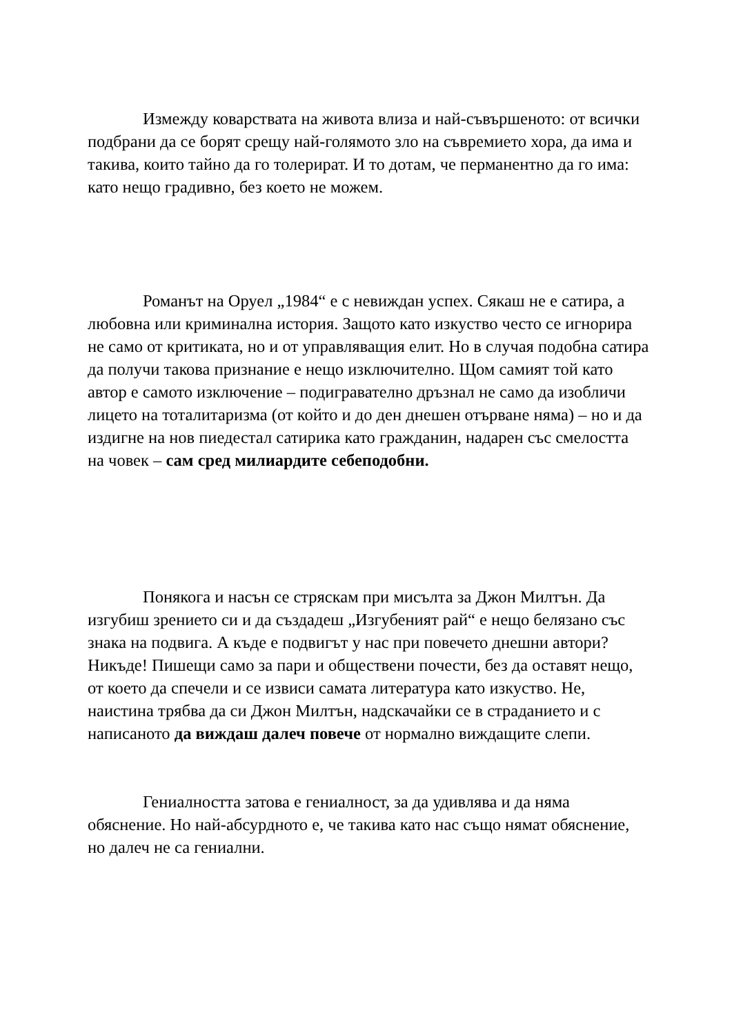Измежду коварствата на живота влиза и най-съвършеното: от всички подбрани да се борят срещу най-голямото зло на съвремието хора, да има и такива, които тайно да го толерират. И то дотам, че перманентно да го има: като нещо градивно, без което не можем.
Романът на Оруел „1984“ е с невиждан успех. Сякаш не е сатира, а любовна или криминална история. Защото като изкуство често се игнорира не само от критиката, но и от управляващия елит. Но в случая подобна сатира да получи такова признание е нещо изключително. Щом самият той като автор е самото изключение – подигравателно дръзнал не само да изобличи лицето на тоталитаризма (от който и до ден днешен отърване няма) – но и да издигне на нов пиедестал сатирика като гражданин, надарен със смелостта на човек – сам сред милиардите себеподобни.
Понякога и насън се стряскам при мисълта за Джон Милтън. Да изгубиш зрението си и да създадеш „Изгубеният рай“ е нещо белязано със знака на подвига. А къде е подвигът у нас при повечето днешни автори? Никъде! Пишещи само за пари и обществени почести, без да оставят нещо, от което да спечели и се извиси самата литература като изкуство. Не, наистина трябва да си Джон Милтън, надскачайки се в страданието и с написаното да виждаш далеч повече от нормално виждащите слепи.
Гениалността затова е гениалност, за да удивлява и да няма обяснение. Но най-абсурдното е, че такива като нас също нямат обяснение, но далеч не са гениални.